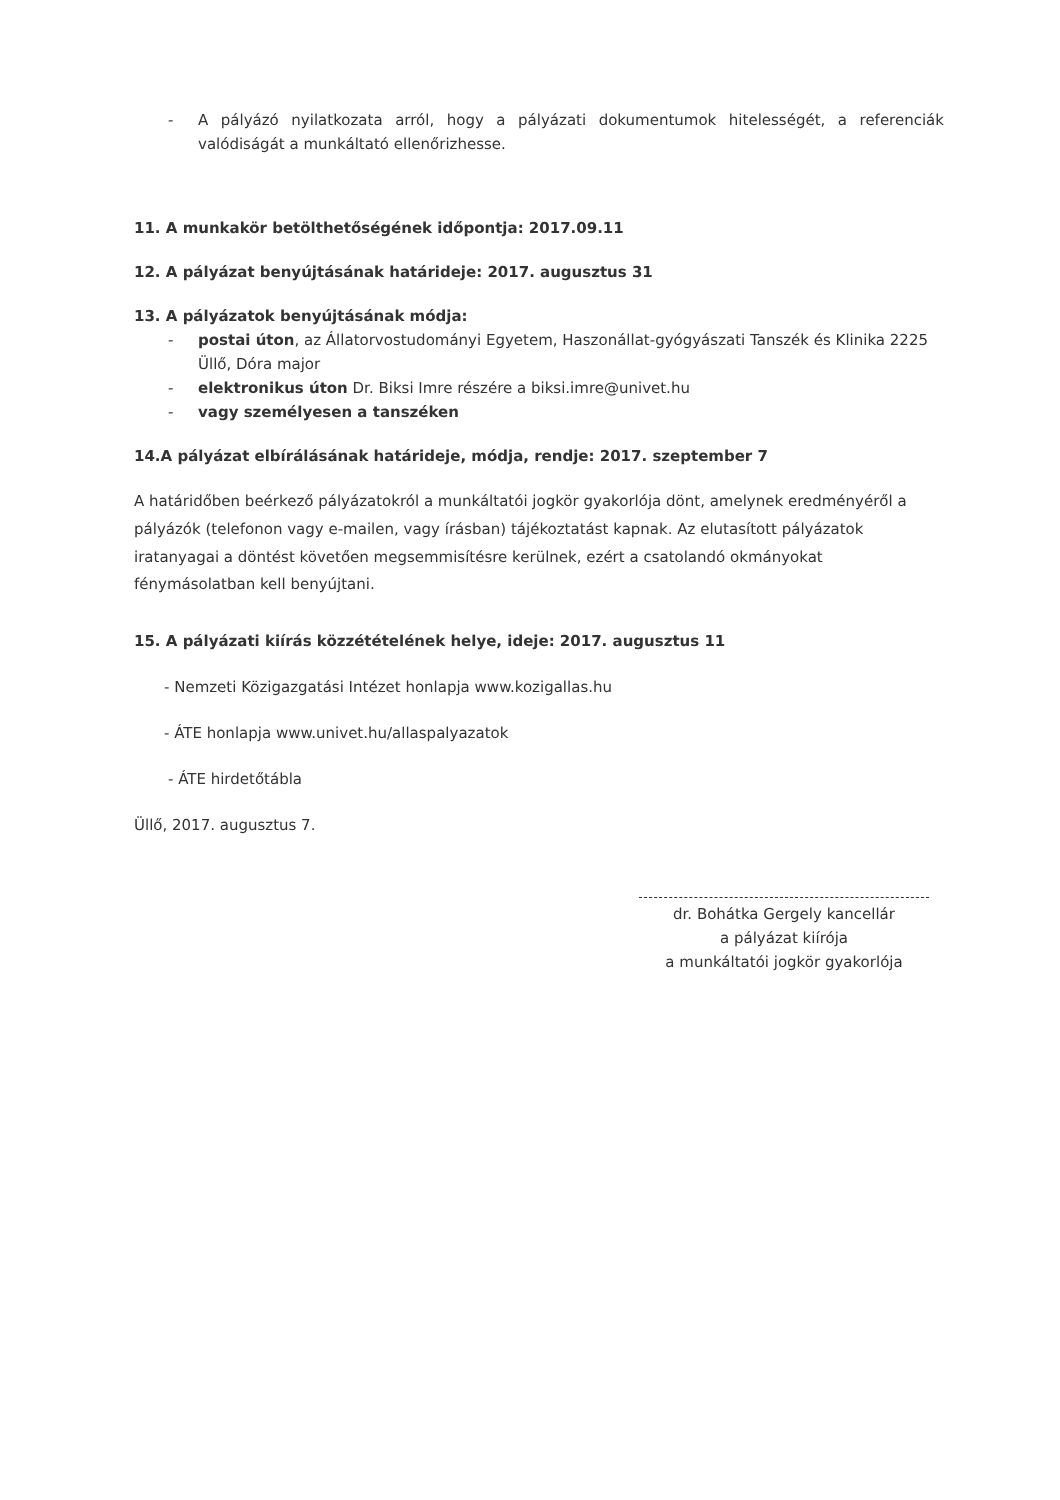- A pályázó nyilatkozata arról, hogy a pályázati dokumentumok hitelességét, a referenciák valódiságát a munkáltató ellenőrizhesse.
11. A munkakör betölthetőségének időpontja: 2017.09.11
12. A pályázat benyújtásának határideje: 2017. augusztus 31
13. A pályázatok benyújtásának módja:
- postai úton, az Állatorvostudományi Egyetem, Haszonállat-gyógyászati Tanszék és Klinika 2225 Üllő, Dóra major
- elektronikus úton Dr. Biksi Imre részére a biksi.imre@univet.hu
- vagy személyesen a tanszéken
14.A pályázat elbírálásának határideje, módja, rendje: 2017. szeptember 7
A határidőben beérkező pályázatokról a munkáltatói jogkör gyakorlója dönt, amelynek eredményéről a pályázók (telefonon vagy e-mailen, vagy írásban) tájékoztatást kapnak. Az elutasított pályázatok iratanyagai a döntést követően megsemmisítésre kerülnek, ezért a csatolandó okmányokat fénymásolatban kell benyújtani.
15. A pályázati kiírás közzétételének helye, ideje: 2017. augusztus 11
- Nemzeti Közigazgatási Intézet honlapja www.kozigallas.hu
- ÁTE honlapja www.univet.hu/allaspalyazatok
- ÁTE hirdetőtábla
Üllő, 2017. augusztus 7.
dr. Bohátka Gergely kancellár
a pályázat kiírója
a munkáltatói jogkör gyakorlója